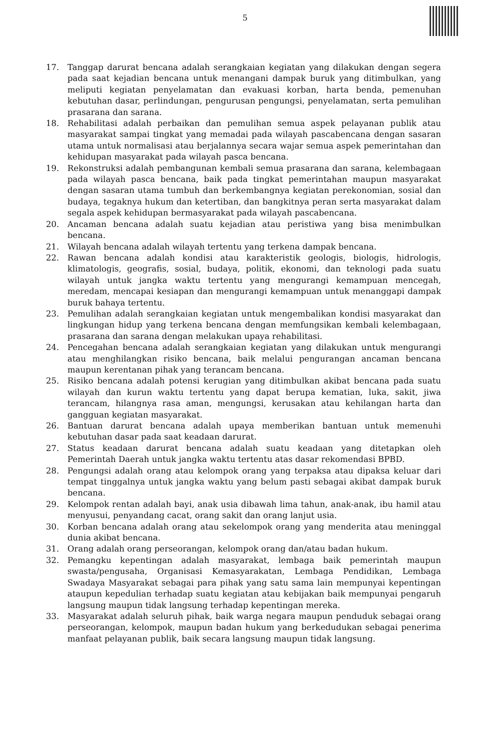5
17. Tanggap darurat bencana adalah serangkaian kegiatan yang dilakukan dengan segera pada saat kejadian bencana untuk menangani dampak buruk yang ditimbulkan, yang meliputi kegiatan penyelamatan dan evakuasi korban, harta benda, pemenuhan kebutuhan dasar, perlindungan, pengurusan pengungsi, penyelamatan, serta pemulihan prasarana dan sarana.
18. Rehabilitasi adalah perbaikan dan pemulihan semua aspek pelayanan publik atau masyarakat sampai tingkat yang memadai pada wilayah pascabencana dengan sasaran utama untuk normalisasi atau berjalannya secara wajar semua aspek pemerintahan dan kehidupan masyarakat pada wilayah pasca bencana.
19. Rekonstruksi adalah pembangunan kembali semua prasarana dan sarana, kelembagaan pada wilayah pasca bencana, baik pada tingkat pemerintahan maupun masyarakat dengan sasaran utama tumbuh dan berkembangnya kegiatan perekonomian, sosial dan budaya, tegaknya hukum dan ketertiban, dan bangkitnya peran serta masyarakat dalam segala aspek kehidupan bermasyarakat pada wilayah pascabencana.
20. Ancaman bencana adalah suatu kejadian atau peristiwa yang bisa menimbulkan bencana.
21. Wilayah bencana adalah wilayah tertentu yang terkena dampak bencana.
22. Rawan bencana adalah kondisi atau karakteristik geologis, biologis, hidrologis, klimatologis, geografis, sosial, budaya, politik, ekonomi, dan teknologi pada suatu wilayah untuk jangka waktu tertentu yang mengurangi kemampuan mencegah, meredam, mencapai kesiapan dan mengurangi kemampuan untuk menanggapi dampak buruk bahaya tertentu.
23. Pemulihan adalah serangkaian kegiatan untuk mengembalikan kondisi masyarakat dan lingkungan hidup yang terkena bencana dengan memfungsikan kembali kelembagaan, prasarana dan sarana dengan melakukan upaya rehabilitasi.
24. Pencegahan bencana adalah serangkaian kegiatan yang dilakukan untuk mengurangi atau menghilangkan risiko bencana, baik melalui pengurangan ancaman bencana maupun kerentanan pihak yang terancam bencana.
25. Risiko bencana adalah potensi kerugian yang ditimbulkan akibat bencana pada suatu wilayah dan kurun waktu tertentu yang dapat berupa kematian, luka, sakit, jiwa terancam, hilangnya rasa aman, mengungsi, kerusakan atau kehilangan harta dan gangguan kegiatan masyarakat.
26. Bantuan darurat bencana adalah upaya memberikan bantuan untuk memenuhi kebutuhan dasar pada saat keadaan darurat.
27. Status keadaan darurat bencana adalah suatu keadaan yang ditetapkan oleh Pemerintah Daerah untuk jangka waktu tertentu atas dasar rekomendasi BPBD.
28. Pengungsi adalah orang atau kelompok orang yang terpaksa atau dipaksa keluar dari tempat tinggalnya untuk jangka waktu yang belum pasti sebagai akibat dampak buruk bencana.
29. Kelompok rentan adalah bayi, anak usia dibawah lima tahun, anak-anak, ibu hamil atau menyusui, penyandang cacat, orang sakit dan orang lanjut usia.
30. Korban bencana adalah orang atau sekelompok orang yang menderita atau meninggal dunia akibat bencana.
31. Orang adalah orang perseorangan, kelompok orang dan/atau badan hukum.
32. Pemangku kepentingan adalah masyarakat, lembaga baik pemerintah maupun swasta/pengusaha, Organisasi Kemasyarakatan, Lembaga Pendidikan, Lembaga Swadaya Masyarakat sebagai para pihak yang satu sama lain mempunyai kepentingan ataupun kepedulian terhadap suatu kegiatan atau kebijakan baik mempunyai pengaruh langsung maupun tidak langsung terhadap kepentingan mereka.
33. Masyarakat adalah seluruh pihak, baik warga negara maupun penduduk sebagai orang perseorangan, kelompok, maupun badan hukum yang berkedudukan sebagai penerima manfaat pelayanan publik, baik secara langsung maupun tidak langsung.